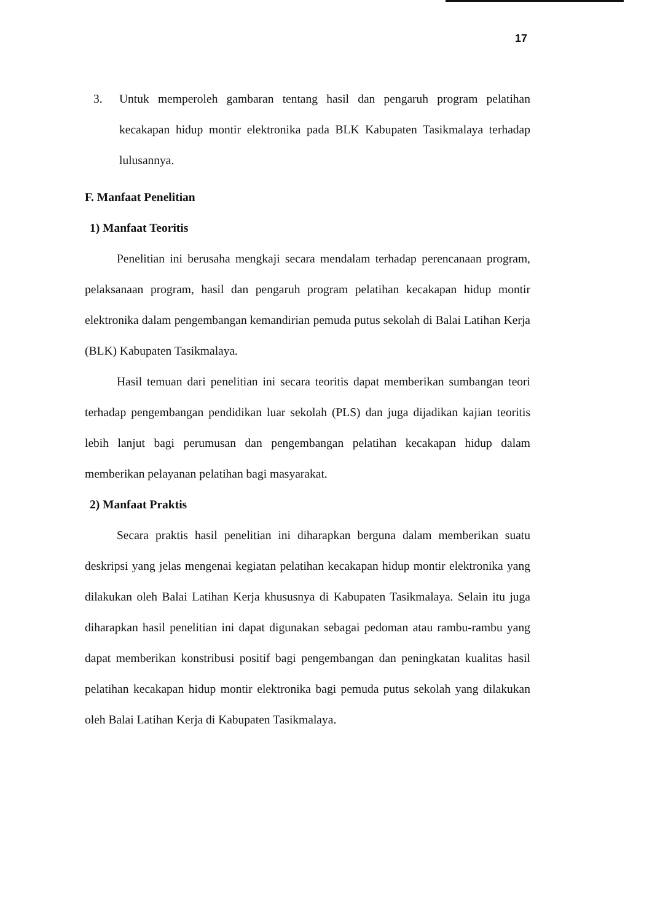17
3. Untuk memperoleh gambaran tentang hasil dan pengaruh program pelatihan kecakapan hidup montir elektronika pada BLK Kabupaten Tasikmalaya terhadap lulusannya.
F. Manfaat Penelitian
1) Manfaat Teoritis
Penelitian ini berusaha mengkaji secara mendalam terhadap perencanaan program, pelaksanaan program, hasil dan pengaruh program pelatihan kecakapan hidup montir elektronika dalam pengembangan kemandirian pemuda putus sekolah di Balai Latihan Kerja (BLK) Kabupaten Tasikmalaya.
Hasil temuan dari penelitian ini secara teoritis dapat memberikan sumbangan teori terhadap pengembangan pendidikan luar sekolah (PLS) dan juga dijadikan kajian teoritis lebih lanjut bagi perumusan dan pengembangan pelatihan kecakapan hidup dalam memberikan pelayanan pelatihan bagi masyarakat.
2) Manfaat Praktis
Secara praktis hasil penelitian ini diharapkan berguna dalam memberikan suatu deskripsi yang jelas mengenai kegiatan pelatihan kecakapan hidup montir elektronika yang dilakukan oleh Balai Latihan Kerja khususnya di Kabupaten Tasikmalaya. Selain itu juga diharapkan hasil penelitian ini dapat digunakan sebagai pedoman atau rambu-rambu yang dapat memberikan konstribusi positif bagi pengembangan dan peningkatan kualitas hasil pelatihan kecakapan hidup montir elektronika bagi pemuda putus sekolah yang dilakukan oleh Balai Latihan Kerja di Kabupaten Tasikmalaya.